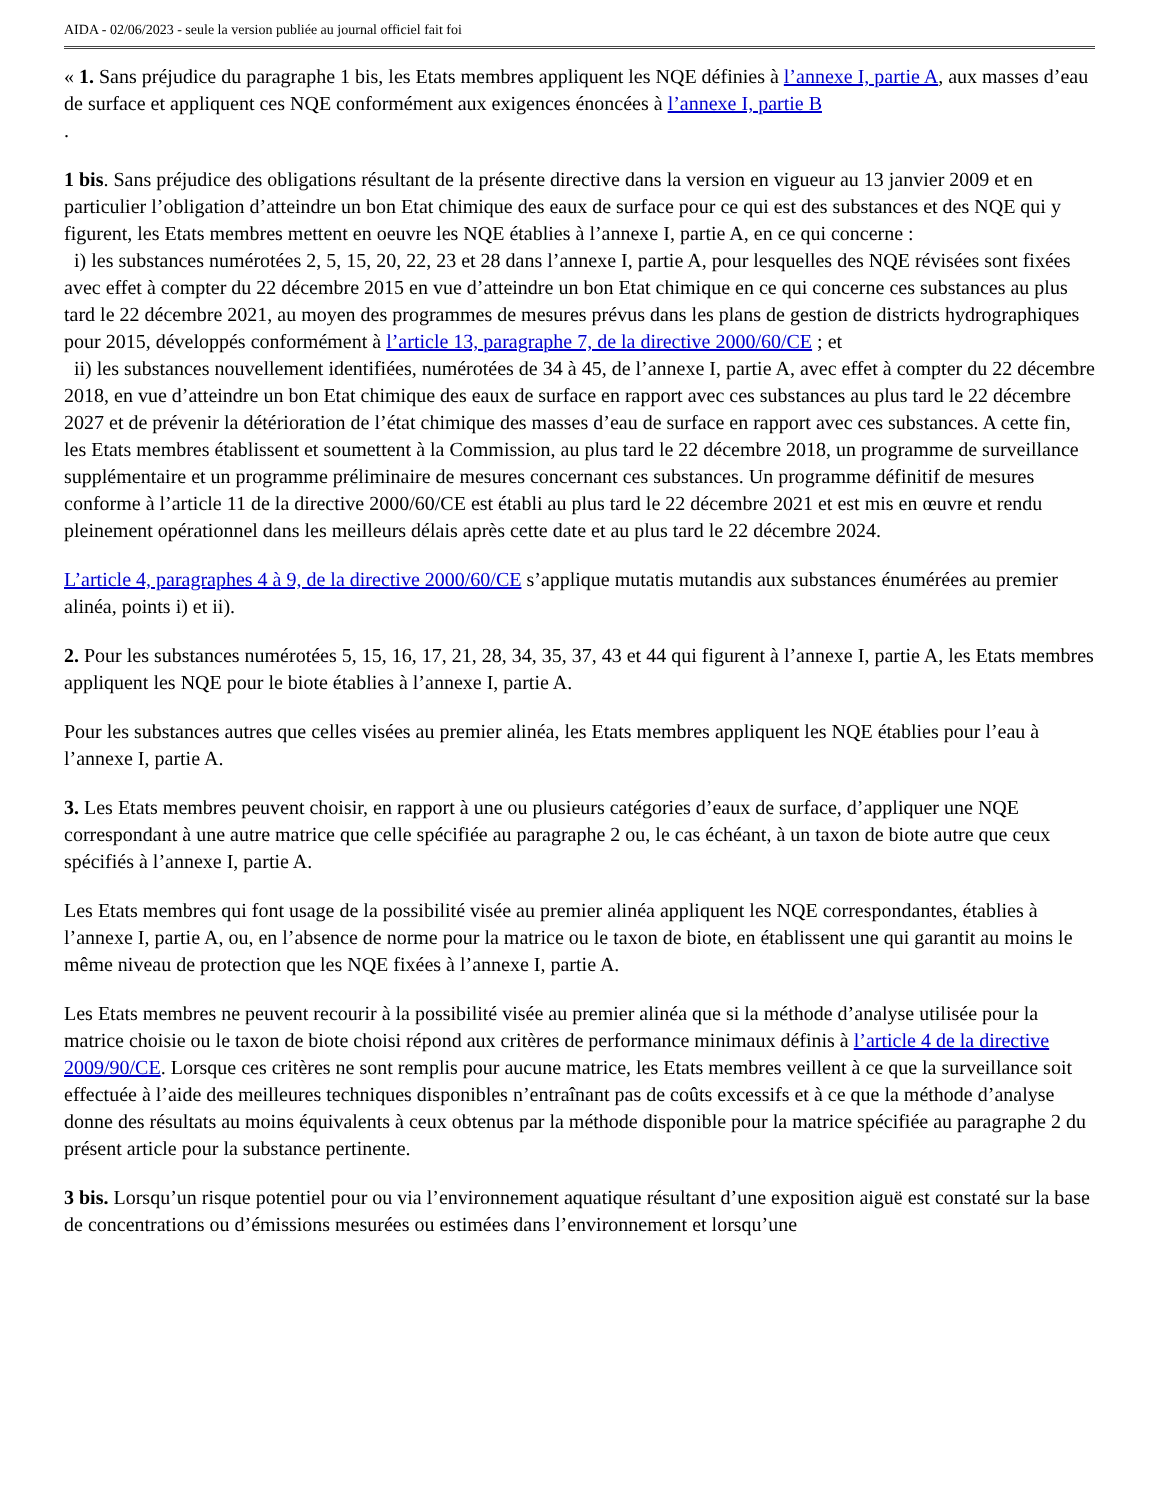AIDA - 02/06/2023 - seule la version publiée au journal officiel fait foi
« 1. Sans préjudice du paragraphe 1 bis, les Etats membres appliquent les NQE définies à l’annexe I, partie A, aux masses d’eau de surface et appliquent ces NQE conformément aux exigences énoncées à l’annexe I, partie B
.
1 bis. Sans préjudice des obligations résultant de la présente directive dans la version en vigueur au 13 janvier 2009 et en particulier l’obligation d’atteindre un bon Etat chimique des eaux de surface pour ce qui est des substances et des NQE qui y figurent, les Etats membres mettent en oeuvre les NQE établies à l’annexe I, partie A, en ce qui concerne :
i) les substances numérotées 2, 5, 15, 20, 22, 23 et 28 dans l’annexe I, partie A, pour lesquelles des NQE révisées sont fixées avec effet à compter du 22 décembre 2015 en vue d’atteindre un bon Etat chimique en ce qui concerne ces substances au plus tard le 22 décembre 2021, au moyen des programmes de mesures prévus dans les plans de gestion de districts hydrographiques pour 2015, développés conformément à l’article 13, paragraphe 7, de la directive 2000/60/CE ; et
ii) les substances nouvellement identifiées, numérotées de 34 à 45, de l’annexe I, partie A, avec effet à compter du 22 décembre 2018, en vue d’atteindre un bon Etat chimique des eaux de surface en rapport avec ces substances au plus tard le 22 décembre 2027 et de prévenir la détérioration de l’état chimique des masses d’eau de surface en rapport avec ces substances. A cette fin, les Etats membres établissent et soumettent à la Commission, au plus tard le 22 décembre 2018, un programme de surveillance supplémentaire et un programme préliminaire de mesures concernant ces substances. Un programme définitif de mesures conforme à l’article 11 de la directive 2000/60/CE est établi au plus tard le 22 décembre 2021 et est mis en œuvre et rendu pleinement opérationnel dans les meilleurs délais après cette date et au plus tard le 22 décembre 2024.
L’article 4, paragraphes 4 à 9, de la directive 2000/60/CE s’applique mutatis mutandis aux substances énumérées au premier alinéa, points i) et ii).
2. Pour les substances numérotées 5, 15, 16, 17, 21, 28, 34, 35, 37, 43 et 44 qui figurent à l’annexe I, partie A, les Etats membres appliquent les NQE pour le biote établies à l’annexe I, partie A.
Pour les substances autres que celles visées au premier alinéa, les Etats membres appliquent les NQE établies pour l’eau à l’annexe I, partie A.
3. Les Etats membres peuvent choisir, en rapport à une ou plusieurs catégories d’eaux de surface, d’appliquer une NQE correspondant à une autre matrice que celle spécifiée au paragraphe 2 ou, le cas échéant, à un taxon de biote autre que ceux spécifiés à l’annexe I, partie A.
Les Etats membres qui font usage de la possibilité visée au premier alinéa appliquent les NQE correspondantes, établies à l’annexe I, partie A, ou, en l’absence de norme pour la matrice ou le taxon de biote, en établissent une qui garantit au moins le même niveau de protection que les NQE fixées à l’annexe I, partie A.
Les Etats membres ne peuvent recourir à la possibilité visée au premier alinéa que si la méthode d’analyse utilisée pour la matrice choisie ou le taxon de biote choisi répond aux critères de performance minimaux définis à l’article 4 de la directive 2009/90/CE. Lorsque ces critères ne sont remplis pour aucune matrice, les Etats membres veillent à ce que la surveillance soit effectuée à l’aide des meilleures techniques disponibles n’entraînant pas de coûts excessifs et à ce que la méthode d’analyse donne des résultats au moins équivalents à ceux obtenus par la méthode disponible pour la matrice spécifiée au paragraphe 2 du présent article pour la substance pertinente.
3 bis. Lorsqu’un risque potentiel pour ou via l’environnement aquatique résultant d’une exposition aiguë est constaté sur la base de concentrations ou d’émissions mesurées ou estimées dans l’environnement et lorsqu’une